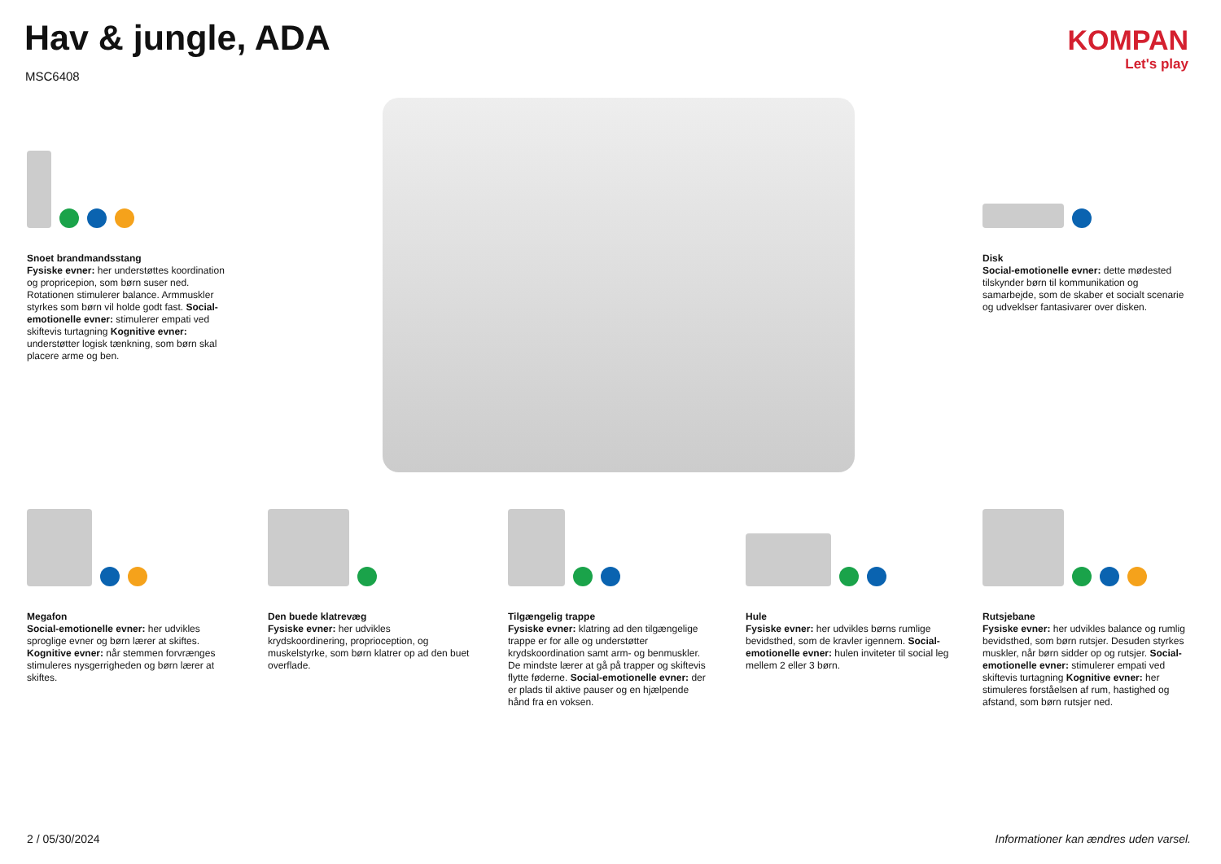Hav & jungle, ADA
MSC6408
KOMPAN
Let's play
Snoet brandmandsstang
Fysiske evner: her understøttes koordination og propricepion, som børn suser ned. Rotationen stimulerer balance. Armmuskler styrkes som børn vil holde godt fast. Social-emotionelle evner: stimulerer empati ved skiftevis turtagning Kognitive evner: understøtter logisk tænkning, som børn skal placere arme og ben.
Disk
Social-emotionelle evner: dette mødested tilskynder børn til kommunikation og samarbejde, som de skaber et socialt scenarie og udveklser fantasivarer over disken.
Megafon
Social-emotionelle evner: her udvikles sproglige evner og børn lærer at skiftes. Kognitive evner: når stemmen forvrænges stimuleres nysgerrigheden og børn lærer at skiftes.
Den buede klatrevæg
Fysiske evner: her udvikles krydskoordinering, proprioception, og muskelstyrke, som børn klatrer op ad den buet overflade.
Tilgængelig trappe
Fysiske evner: klatring ad den tilgængelige trappe er for alle og understøtter krydskoordination samt arm- og benmuskler. De mindste lærer at gå på trapper og skiftevis flytte føderne. Social-emotionelle evner: der er plads til aktive pauser og en hjælpende hånd fra en voksen.
Hule
Fysiske evner: her udvikles børns rumlige bevidsthed, som de kravler igennem. Social-emotionelle evner: hulen inviteter til social leg mellem 2 eller 3 børn.
Rutsjebane
Fysiske evner: her udvikles balance og rumlig bevidsthed, som børn rutsjer. Desuden styrkes muskler, når børn sidder op og rutsjer. Social-emotionelle evner: stimulerer empati ved skiftevis turtagning Kognitive evner: her stimuleres forståelsen af rum, hastighed og afstand, som børn rutsjer ned.
2 / 05/30/2024
Informationer kan ændres uden varsel.